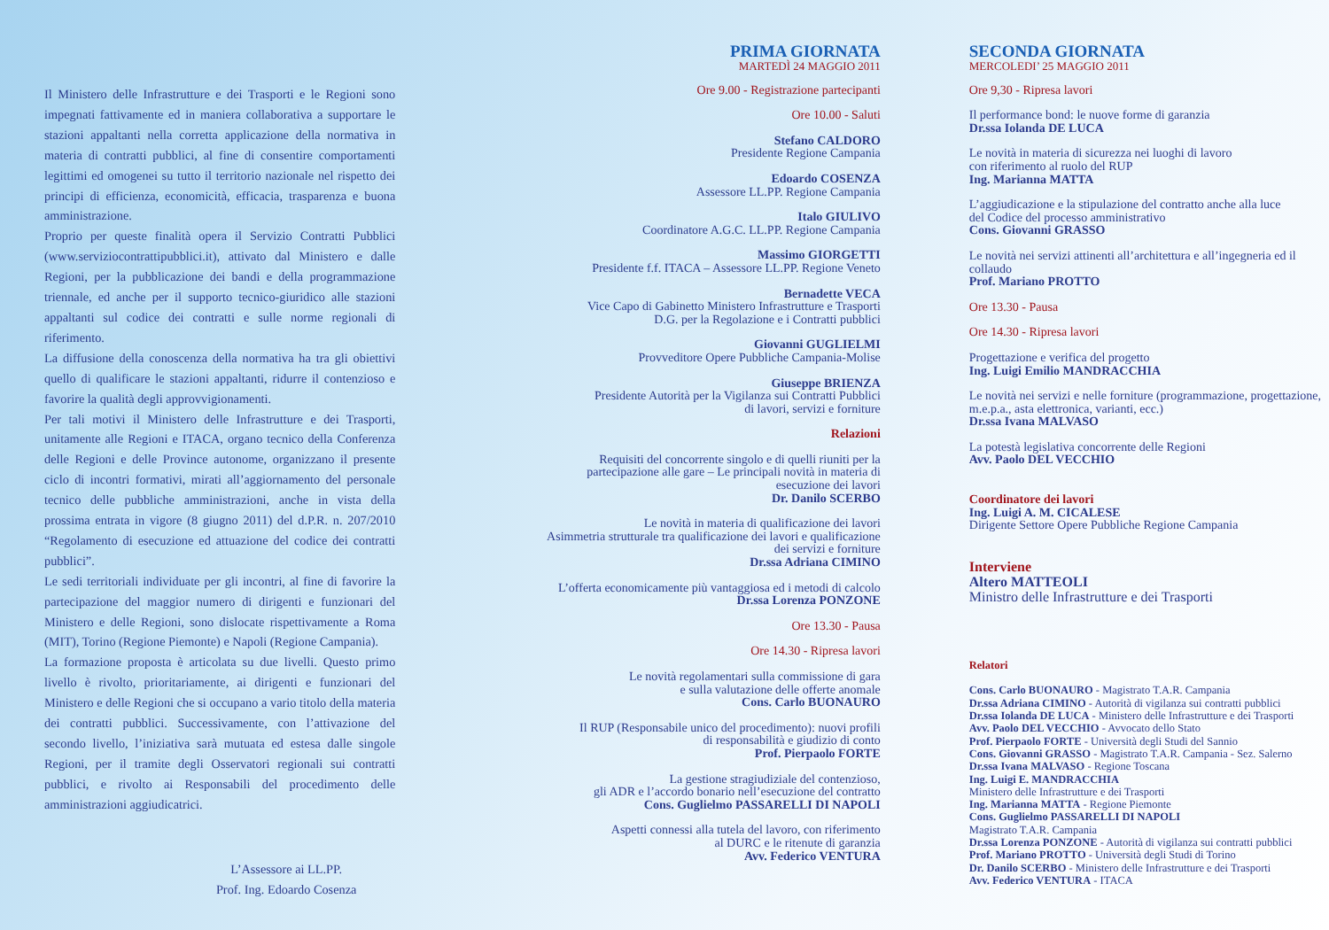Il Ministero delle Infrastrutture e dei Trasporti e le Regioni sono impegnati fattivamente ed in maniera collaborativa a supportare le stazioni appaltanti nella corretta applicazione della normativa in materia di contratti pubblici, al fine di consentire comportamenti legittimi ed omogenei su tutto il territorio nazionale nel rispetto dei principi di efficienza, economicità, efficacia, trasparenza e buona amministrazione.
Proprio per queste finalità opera il Servizio Contratti Pubblici (www.serviziocontrattipubblici.it), attivato dal Ministero e dalle Regioni, per la pubblicazione dei bandi e della programmazione triennale, ed anche per il supporto tecnico-giuridico alle stazioni appaltanti sul codice dei contratti e sulle norme regionali di riferimento.
La diffusione della conoscenza della normativa ha tra gli obiettivi quello di qualificare le stazioni appaltanti, ridurre il contenzioso e favorire la qualità degli approvvigionamenti.
Per tali motivi il Ministero delle Infrastrutture e dei Trasporti, unitamente alle Regioni e ITACA, organo tecnico della Conferenza delle Regioni e delle Province autonome, organizzano il presente ciclo di incontri formativi, mirati all’aggiornamento del personale tecnico delle pubbliche amministrazioni, anche in vista della prossima entrata in vigore (8 giugno 2011) del d.P.R. n. 207/2010 “Regolamento di esecuzione ed attuazione del codice dei contratti pubblici”.
Le sedi territoriali individuate per gli incontri, al fine di favorire la partecipazione del maggior numero di dirigenti e funzionari del Ministero e delle Regioni, sono dislocate rispettivamente a Roma (MIT), Torino (Regione Piemonte) e Napoli (Regione Campania).
La formazione proposta è articolata su due livelli. Questo primo livello è rivolto, prioritariamente, ai dirigenti e funzionari del Ministero e delle Regioni che si occupano a vario titolo della materia dei contratti pubblici. Successivamente, con l’attivazione del secondo livello, l’iniziativa sarà mutuata ed estesa dalle singole Regioni, per il tramite degli Osservatori regionali sui contratti pubblici, e rivolto ai Responsabili del procedimento delle amministrazioni aggiudicatrici.
L’Assessore ai LL.PP.
Prof. Ing. Edoardo Cosenza
PRIMA GIORNATA
MARTEDÌ 24 MAGGIO 2011
Ore 9.00 - Registrazione partecipanti
Ore 10.00 - Saluti
Stefano CALDORO
Presidente Regione Campania
Edoardo COSENZA
Assessore LL.PP. Regione Campania
Italo GIULIVO
Coordinatore A.G.C. LL.PP. Regione Campania
Massimo GIORGETTI
Presidente f.f. ITACA – Assessore LL.PP. Regione Veneto
Bernadette VECA
Vice Capo di Gabinetto Ministero Infrastrutture e Trasporti
D.G. per la Regolazione e i Contratti pubblici
Giovanni GUGLIELMI
Provveditore Opere Pubbliche Campania-Molise
Giuseppe BRIENZA
Presidente Autorità per la Vigilanza sui Contratti Pubblici
di lavori, servizi e forniture
Relazioni
Requisiti del concorrente singolo e di quelli riuniti per la
partecipazione alle gare – Le principali novità in materia di
esecuzione dei lavori
Dr. Danilo SCERBO
Le novità in materia di qualificazione dei lavori
Asimmetria strutturale tra qualificazione dei lavori e qualificazione
dei servizi e forniture
Dr.ssa Adriana CIMINO
L’offerta economicamente più vantaggiosa ed i metodi di calcolo
Dr.ssa Lorenza PONZONE
Ore 13.30 - Pausa
Ore 14.30 - Ripresa lavori
Le novità regolamentari sulla commissione di gara
e sulla valutazione delle offerte anomale
Cons. Carlo BUONAURO
Il RUP (Responsabile unico del procedimento): nuovi profili
di responsabilità e giudizio di conto
Prof. Pierpaolo FORTE
La gestione stragiudiziale del contenzioso,
gli ADR e l’accordo bonario nell’esecuzione del contratto
Cons. Guglielmo PASSARELLI DI NAPOLI
Aspetti connessi alla tutela del lavoro, con riferimento
al DURC e le ritenute di garanzia
Avv. Federico VENTURA
SECONDA GIORNATA
MERCOLEDI’ 25 MAGGIO 2011
Ore 9,30 - Ripresa lavori
Il performance bond: le nuove forme di garanzia
Dr.ssa Iolanda DE LUCA
Le novità in materia di sicurezza nei luoghi di lavoro
con riferimento al ruolo del RUP
Ing. Marianna MATTA
L’aggiudicazione e la stipulazione del contratto anche alla luce
del Codice del processo amministrativo
Cons. Giovanni GRASSO
Le novità nei servizi attinenti all’architettura e all’ingegneria ed il collaudo
Prof. Mariano PROTTO
Ore 13.30 - Pausa
Ore 14.30 - Ripresa lavori
Progettazione e verifica del progetto
Ing. Luigi Emilio MANDRACCHIA
Le novità nei servizi e nelle forniture (programmazione, progettazione, m.e.p.a., asta elettronica, varianti, ecc.)
Dr.ssa Ivana MALVASO
La potestà legislativa concorrente delle Regioni
Avv. Paolo DEL VECCHIO
Coordinatore dei lavori
Ing. Luigi A. M. CICALESE
Dirigente Settore Opere Pubbliche Regione Campania
Interviene
Altero MATTEOLI
Ministro delle Infrastrutture e dei Trasporti
Relatori
Cons. Carlo BUONAURO - Magistrato T.A.R. Campania
Dr.ssa Adriana CIMINO - Autorità di vigilanza sui contratti pubblici
Dr.ssa Iolanda DE LUCA - Ministero delle Infrastrutture e dei Trasporti
Avv. Paolo DEL VECCHIO - Avvocato dello Stato
Prof. Pierpaolo FORTE - Università degli Studi del Sannio
Cons. Giovanni GRASSO - Magistrato T.A.R. Campania - Sez. Salerno
Dr.ssa Ivana MALVASO - Regione Toscana
Ing. Luigi E. MANDRACCHIA
Ministero delle Infrastrutture e dei Trasporti
Ing. Marianna MATTA - Regione Piemonte
Cons. Guglielmo PASSARELLI DI NAPOLI
Magistrato T.A.R. Campania
Dr.ssa Lorenza PONZONE - Autorità di vigilanza sui contratti pubblici
Prof. Mariano PROTTO - Università degli Studi di Torino
Dr. Danilo SCERBO - Ministero delle Infrastrutture e dei Trasporti
Avv. Federico VENTURA - ITACA